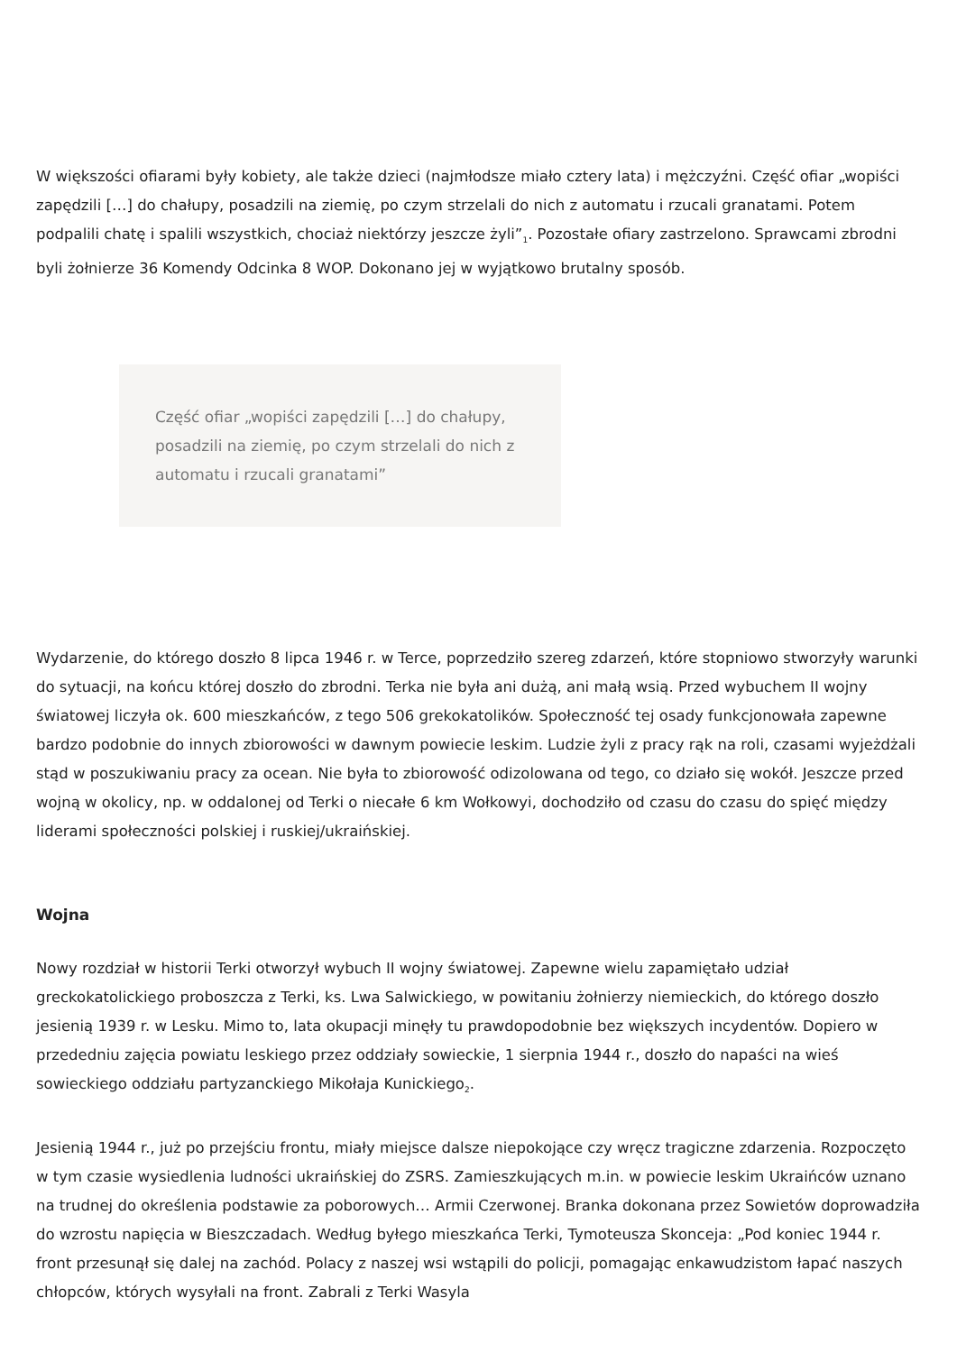W większości ofiarami były kobiety, ale także dzieci (najmłodsze miało cztery lata) i mężczyźni. Część ofiar „wopiści zapędzili […] do chałupy, posadzili na ziemię, po czym strzelali do nich z automatu i rzucali granatami. Potem podpalili chatę i spalili wszystkich, chociaż niektórzy jeszcze żyli”<sub>1</sub>. Pozostałe ofiary zastrzelono. Sprawcami zbrodni byli żołnierze 36 Komendy Odcinka 8 WOP. Dokonano jej w wyjątkowo brutalny sposób.
Część ofiar „wopiści zapędzili […] do chałupy, posadzili na ziemię, po czym strzelali do nich z automatu i rzucali granatami”
Wydarzenie, do którego doszło 8 lipca 1946 r. w Terce, poprzedziło szereg zdarzeń, które stopniowo stworzyły warunki do sytuacji, na końcu której doszło do zbrodni. Terka nie była ani dużą, ani małą wsią. Przed wybuchem II wojny światowej liczyła ok. 600 mieszkańców, z tego 506 grekokatolików. Społeczność tej osady funkcjonowała zapewne bardzo podobnie do innych zbiorowości w dawnym powiecie leskim. Ludzie żyli z pracy rąk na roli, czasami wyjeżdżali stąd w poszukiwaniu pracy za ocean. Nie była to zbiorowość odizolowana od tego, co działo się wokół. Jeszcze przed wojną w okolicy, np. w oddalonej od Terki o niecałe 6 km Wołkowyi, dochodziło od czasu do czasu do spięć między liderami społeczności polskiej i ruskiej/ukraińskiej.
Wojna
Nowy rozdział w historii Terki otworzył wybuch II wojny światowej. Zapewne wielu zapamiętało udział greckokatolickiego proboszcza z Terki, ks. Lwa Salwickiego, w powitaniu żołnierzy niemieckich, do którego doszło jesienią 1939 r. w Lesku. Mimo to, lata okupacji minęły tu prawdopodobnie bez większych incydentów. Dopiero w przededniu zajęcia powiatu leskiego przez oddziały sowieckie, 1 sierpnia 1944 r., doszło do napaści na wieś sowieckiego oddziału partyzanckiego Mikołaja Kunickiego<sub>2</sub>.
Jesienią 1944 r., już po przejściu frontu, miały miejsce dalsze niepokojące czy wręcz tragiczne zdarzenia. Rozpoczęto w tym czasie wysiedlenia ludności ukraińskiej do ZSRS. Zamieszkujących m.in. w powiecie leskim Ukraińców uznano na trudnej do określenia podstawie za poborowych… Armii Czerwonej. Branka dokonana przez Sowietów doprowadziła do wzrostu napięcia w Bieszczadach. Według byłego mieszkańca Terki, Tymoteusza Skonceja: „Pod koniec 1944 r. front przesunął się dalej na zachód. Polacy z naszej wsi wstąpili do policji, pomagając enkawudzistom łapać naszych chłopców, których wysyłali na front. Zabrali z Terki Wasyla